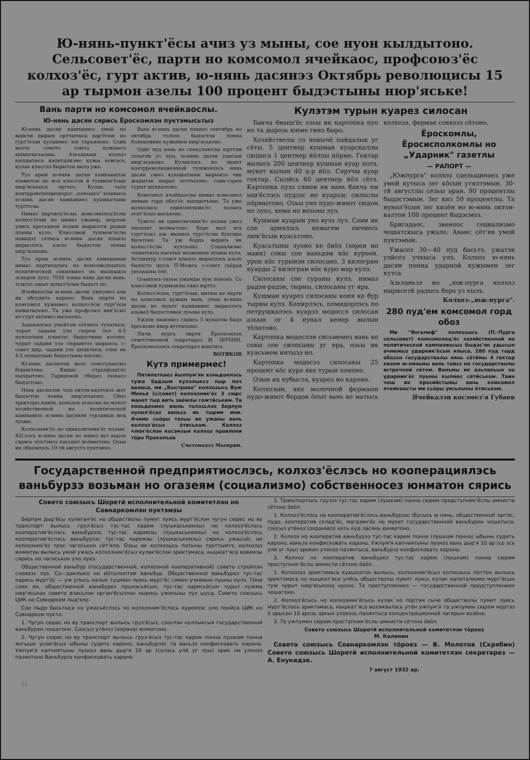Ю-нянь-пункт'ёсы ачиз уз мыны, сое нуон кылдытоно. Сельсовет'ёс, парти но комсомол ячейкаос, профсоюз'ёс колхоз'ёс, гурт актив, ю-нянь дасянэз Октябрь революцисы 15 ар тырмон азелы 100 процент быдэстыны нюр'яське!
Вань парти но комсомол ячейкаослы.
Ю-нянь дасян сярись Ёроскомлэн пуктэмысьтыз
Ю-нянь дасян кампаниез умой но ваньчи дырын ортчытыса вар'ёсын но гурт'ёсын кусыпмес юн гаръялоно. Соин валче совето союзэ кужмысэ юнматыськомы. Азьланьын колхоз кылдытыса капитализмо кужы ковгаса, кулак классэз бырытон вылэ уже.
Туэ арын ю-нянь дасян кампанилэн азьвылзы но вол классов й тушмон'ёсын нюр'яськыса ортчоз. Кулак, сьёд контрреволюционерес „кенешез" кошкыса ю-нянь дасян кампаниез куашкатыны турттозы.
Нимаз партиец'ёслы, комсомолец'ёслы колхоз'ёсын но нимаз ужавер, шорлык улись кресьянен полын нырисети радын луыны кулэ. Классовой тушмон'ёслы невыдэт сётыса ю-нянь дасян планэз дырызлэсь азьло быдэстон понна нюр'яськоно.
Туэ арын ю-нянь дасян кампаниын нимаз партиецлэсь но комсомолецлэсь политической сакылыкез но мылкыдзэ эскерон луоз. 7050 тонна нянь дасян вань, тужгес ожыт нунал'ёсын быдэст но.
Ячейкаослы ю-нянь дасян ужпумез али ик обсудить кароно. Вань парти но комсомол кужымез колхоз'ёсы гурт'ёсы юнматылоно. Та уже профсоюз вин'ёсыз но гурт активез выськоно.
Заданиосыз умойтэм сётэмзэ тупатыса, чурыт задани уло сюрем ёсэ 4-5 нуналскын планзэс быдэстыны косоно, чурыт задани уло сюрымтэз шараяса, с-совет дыр, задани уло шедьтыса, озьы ик 4-5 нуналскын быдэстыны косоно.
Ю-нянь дасянлэн валэ семссудаосыз берыктоно. Кидыс страхфонд'ёс кылдытоно. Гарнцевой сборез люкаоз быдэстоно.
Нянь дасянлэн чош октон-калтонэз жог быдэстон понна нюр'яськоно. Сйиз тракторы кивён, коньдон огаезян но мукет хозяйственной но политической кампаниос ю-нянь дасянэн герзамын мед луовы.
Колхозник'ёс но единоличник'ёс полын, КЦ-лэсь ю-нянь дасян но нянез вуз карон сярись пуктэмзэ пасьхыт волмытоно. Озьы ик обкомлэсь 10-тй августэ пуктэмзэ.
Вань ю-нянь дасян планэз сентябрь но октябрь толэзе быдэстон понна большевико кужымен нюр'яськоно.
Одйг пуд нянь но спекулянтлы юрттэм лэзьтэм уз луы, ю-нянь дасян удысын нюр'яськоно. Кулаклэсь но мукет контрреволюционной тушмонлэсь нянь дасян ужез куашкатыны вырымзэ чик жадытэк шараё поттылоно, соин-сэрен гурыт шуккылоно.
Комсомол ячейкаослы нимаз комсомол нимын горд обоз'ёс кылдытъяно. Та уже колхозысь единоличник'ёс полысь егит'ёсыз выськоно.
Тужгес ик единоличник'ёс полын ужез пасьхыт волмытоно. Бере кыл ись гурт'ёсыз азь мынись гурт'ёслы буксире басьтоно. Та уж бордэ вырись ик колхоз'ёслы кутсконо. Социализмо чошатскон пасьхыт волмемын луыны кулэ. Ассакшур с-совет планэз дырызлэсь азьло быдэсто шуса П-Можга с-совет сьёрад уиськыны öтё.
Озьылэсь-тазьы ужамды пум пононо. Со классовой тушмонлы гинэ юрттэ.
Колхоз'ёсын, гурт'ёсын, вытын ке парти но комсомол кужым вань, отын ю-нянь дасян но мукет кампаниос дырызлэсь азьвыл быдэстэмын луыны кулэ.
Ужлэн мынэмез сярись 5 нуналлы быдэ ёроскоме ивор вуттылоно.
Пичи пурга парти Ёроскомлэн ответственной секретарез И. ШУБИН. Ёроскомоллэсь секретарез воштись
ВОТЯКОВ
Кутэ примермес!
Пятилеткаез йылпум'ян коньдонлэсь тужа бадзым кулэлыксэ пыр поч валаса, ми „Быстрово" колхозысь Вуж Мокья (с/совет) колхозник'ёс 3 сюрс манет тыр вить заёмлы гожтйським. Та коньдонмес июль толэзьлэн берпум нунал'ёсаз ваньзэ ик тырим ини. Ачиме сьöры тазьы ик ужаны вань колхоз'ёсыз öтиськом. Колхоз член'ёслэн косэмзыя колхоз правлени тöро Прокопьев
Счетоводэз Мымрин.
Кулэтэм турын куарез силосан
Бакча ёмыш'ёс озьы ик картопка пуо но та дырозь юнме гинэ быро.
Хозяйстволы со нокычё пайдалык уг сёты. 5 центнер кушман куарскаллы сюдыса 1 центнер йöллы пöрме. Гектар вылысь 200 центнер кушман куар потэ, мукет кылын 40 ц-р йöл. Сяртчы куар гектар. Сылйсь 60 центнер йöл сётэ. Картопка пуэз сямен ик вань бакча ем ыш'ёслэсь пудзэс но куарзэс силослы пöрмытоно. Озьы уно пудо-живот сюдон но луоз, кема но возьны луэ.
Кушман куарын уно вуэз луэ. Соин ик сое арнялэсь кемагем пичиесь люк'ёсын куасьтоно.
Куасьтыны луоно ке öвöл (зорен но маин) сокы сое ваньдэм кöс куроен, урон кöс турынэн силосано. 3 килограм куарды 2 килограм кöс куро мар кулэ.
Силосакы сое сураны кулэ, нимаз радэн-радэн, тырны, силосаны уг яра.
Кушман куарез силосакы коня ке бур тырны кулэ. Кепирлэсь, помидорлэсь по петрушкалэсь куарзэ модоссэ силосан азьын ог 4 нунал кенер вылын тöлатоно.
Картопка модослэн сисьмемез вань ке сокы сое силосаны уг яра, озьы ик куасьмем интызэ но.
Картопка модосэз силосакы 25 процент кöс куро яке турын пононо.
Озын ик кубыста, куарез но кароно.
Колхозын, яке молочной фермаын пудо-живот бордон öпыт вань ке матысь колхозэ, фермаe совхозэ сётоно.
Ёроскомлы, Ёросисполкомлы но „Ударник" газетлы
— РАПОРТ —
„Южпурга" колхоз сдельщинаез уже умой кутыса зег кöсын утялтэмын. 30-тй августлы сезьы аран. 90 процентлы быдэстэмын. Зег киз 50 процентлы. Та нунал'ёсын зег кизён но ю-нянь октон-калтон 100 процент быдэсмоз.
Бригадаос, звеноос социализмо чошатскыса ужало. Аванс сёт'ян умой пуктэмын.
Ужасез 30—40 пуд басьтэ, ужатэк улйсез учкыса улэ. Колхоз ю-нянь дасян понна ударной кужымен зег кутса
Азьланьзэ но „юж-пурга колхоз нырисетй радысь бере уз кыль.
Колхоз-„юж-пурга".
280 пуд'ем комсомол горд обоз
Ми "Янгалиф" колхозысь (П.-Пурга сельсовет) комсомолец'ёс хозяйственной но политической кампаниосыз быдэс'ян удысын ачмемыз ударник'ёсын ялыса, 280 пуд горд обозэн государстволы нянь сётймы 4 гектар кизем ю-няньмы вань тайзэ но государстволы встречной сётом. Ваньмы ик азьланьын но ударник'ёс луыны кылмес сётйськом. Таин чош ик ёросийстымы вань комсомол ячейкаосты ми сьöры уиськыны öтиськом.
Ячейкалэн косэмез'я Губаев
Государственной предприятиослэсь, колхоз'ёслэсь но кооперациялэсь ваньбурзэ возьман но огазеям (социализмо) собственносез юнматон сярись
Совето союзысь Шоретй исполнительной комитетлэн но Совнаркомлэн пуктэмзы
Берпум дыр'ёсы хулиган'ёс но обществолы пумит луись мурт'ёслэн чугун сюрес но ву транспорт вылысь груз'ёсыз тус-тас карем (лушкаськемзы) но колхоз'ёслэсь кооператив'ёслэсь ваньбурзэс тус-тас каремзы (лушкаськемзы) но колхоз'ёслэсь кооператив'ёслэсь ваньбурзэс тус-тас каремзы (лушкаськемзы) сярись ужасьёс но колхозник'ёс трос чагиськон сёт'яло. Озьы ик колхозысь потыны турттымтэ, колхозэз юнматон вылысь умой ужась колхозник'ёсыз кулак'ёслэн эриктэмаса, кышкат'яса вовемзы сярись но чагиськон уло луиз.
Общественной ваньбур (государственной, колхозной кооперативной) совето стройлэн сновазэ луэ. Со—данлыко но йöтылонтэм ваньбур. Общественной ваньбурез тус-тас карись мурт'ёс — уж улысь калык тушмон луись мурт'ёс сямен учкемын луыны кулэ. Тйни соин ик, общественной ваньбурез лушкасьёсын, тус-тас карисьёсын чурыт кужмо нюр'яськон совето власьлэн орган'ёсызлэн нырись уженызы луэ шуса, Совето союзысь ЦИК но Совнарком лыд'яло.
Сое лыдэ басьтыса но ужасьёслэсь но колхозник'ёслэсь куремзэс оло понйса ЦИК но Совнарком пукто:
1. Чугун сюрес но ву транспорт вылысь груз'ёсыз, соослэн нуллыксыя государственной ваньбурен чошатоно. Соосыз утёнэз (охрана) юнматоно.
2. Чугун сюрес но ву транспорт вылысь груз-ёсыз тус-тас карем понна лушкам понна янгыше усем'ёсыз ыбыны судить кароно, ваньбурзэс та ваньзэ конфисковать кароно. Ужпум'я капчиятыны луонэз вань дыр'я 10 ар (солэсь улй уг луы) эрик ни улонэз пазянтоно Ваньбурзэ конфисковать кароно.
3. Транспортысь грузэз тус-тас карем (лушкам) понна сюрем предступник'ёслы амнисти сётоно öвöл.
1. Колхоз'ёслэсь но кооператив'ёслэсь ваньбурзэс (бусысь ю нянь, общественной зап'ёс, пудо, кооператив склад'ёс, магазин'ёс но мукет государственной ваньбурен чошатыса, соосыз утёнэз (охранаез) коть куд ласянь юнматоно.
2. Колхоз но кооператив ваньбурэз тус-тас карем понна (лушкам понна) ыбыны судить кароно, ваньзэ конфисковать кароно. Ужпум'я капчиятыны луонэз вань дыр'я 10 ар (со эсь улй уг луы) эрикен улонэз пазянтыса, ваньбурзэ конфисковать кароно.
3. Колхоз но кооператив ваньбурез тус-тас карем (лушкам) понна сюрем преступник'ёслы амнисти сётоно öвöл.
1. Колхозэз эриктэмаса куашкатон вылысь, колхозник'ёсыз колхозысь поттон вылысь эриктэмаса но кышкат'яса улйсь обществолы пумит луись кулак капитализмо мурт'ёсын туж чурыт нюр'яськоно нуоно. Та преступлениез — государственной предступлениен чошатоно.
2. Колхоз'ёсысь но колхозник'ёсысь кулак но пöртэм сыче обществолы пумит луись мурт'ёслэсь эриктэмаса, кышкат'яса возэмзылэсь утён ужпум'я та ужпумен сюрем муртэз 5 арысен 10 арозь эркын улонэзь пазянтыса концентрационной лагерын возёно.
3. Та ужпумен сюрем преступник'ёслы амнисти сётоно öвöл.
Совето союзысь Шоретй исполнительной комитетлэн тöроез
М. Калинин
Совето союзысь Совнаркомлэн тöроез — В. Молотов (Скрябин) Совето союзысь Шоретй исполнительной комитетлэн секретарез — А. Енукидзе.
7 август 1932 ар.
23